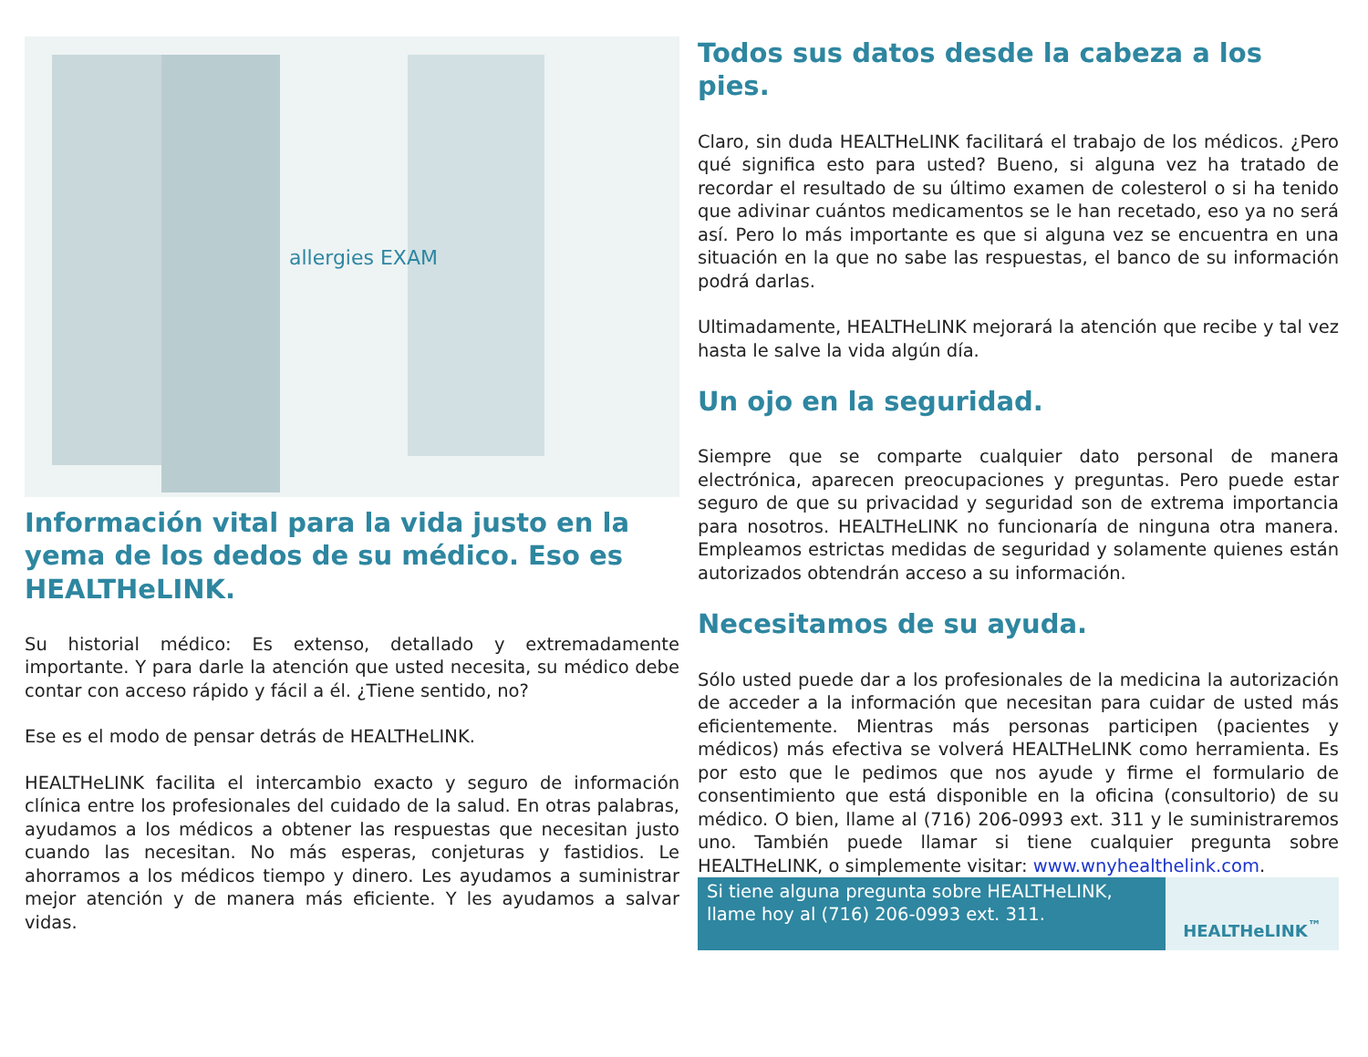allergies EXAM
Información vital para la vida justo en la yema de los dedos de su médico. Eso es HEALTHeLINK.
Su historial médico: Es extenso, detallado y extremadamente importante. Y para darle la atención que usted necesita, su médico debe contar con acceso rápido y fácil a él. ¿Tiene sentido, no?
Ese es el modo de pensar detrás de HEALTHeLINK.
HEALTHeLINK facilita el intercambio exacto y seguro de información clínica entre los profesionales del cuidado de la salud. En otras palabras, ayudamos a los médicos a obtener las respuestas que necesitan justo cuando las necesitan. No más esperas, conjeturas y fastidios. Le ahorramos a los médicos tiempo y dinero. Les ayudamos a suministrar mejor atención y de manera más eficiente. Y les ayudamos a salvar vidas.
Todos sus datos desde la cabeza a los pies.
Claro, sin duda HEALTHeLINK facilitará el trabajo de los médicos. ¿Pero qué significa esto para usted? Bueno, si alguna vez ha tratado de recordar el resultado de su último examen de colesterol o si ha tenido que adivinar cuántos medicamentos se le han recetado, eso ya no será así. Pero lo más importante es que si alguna vez se encuentra en una situación en la que no sabe las respuestas, el banco de su información podrá darlas.
Ultimadamente, HEALTHeLINK mejorará la atención que recibe y tal vez hasta le salve la vida algún día.
Un ojo en la seguridad.
Siempre que se comparte cualquier dato personal de manera electrónica, aparecen preocupaciones y preguntas. Pero puede estar seguro de que su privacidad y seguridad son de extrema importancia para nosotros. HEALTHeLINK no funcionaría de ninguna otra manera. Empleamos estrictas medidas de seguridad y solamente quienes están autorizados obtendrán acceso a su información.
Necesitamos de su ayuda.
Sólo usted puede dar a los profesionales de la medicina la autorización de acceder a la información que necesitan para cuidar de usted más eficientemente. Mientras más personas participen (pacientes y médicos) más efectiva se volverá HEALTHeLINK como herramienta. Es por esto que le pedimos que nos ayude y firme el formulario de consentimiento que está disponible en la oficina (consultorio) de su médico. O bien, llame al (716) 206-0993 ext. 311 y le suministraremos uno. También puede llamar si tiene cualquier pregunta sobre HEALTHeLINK, o simplemente visitar: www.wnyhealthelink.com.
Si tiene alguna pregunta sobre HEALTHeLINK, llame hoy al (716) 206-0993 ext. 311.
HEALTHeLINK<sup>™</sup>